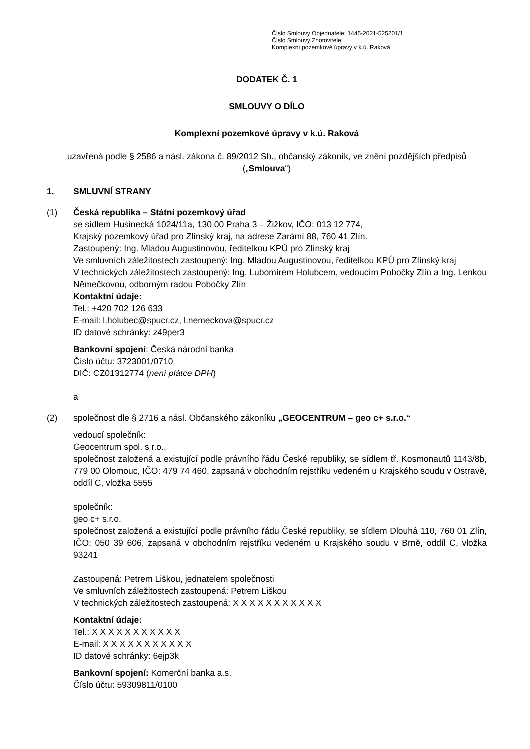Číslo Smlouvy Objednatele: 1445-2021-525201/1
Číslo Smlouvy Zhotovitele:
Komplexní pozemkové úpravy v k.ú. Raková
DODATEK Č. 1
SMLOUVY O DÍLO
Komplexní pozemkové úpravy v k.ú. Raková
uzavřená podle § 2586 a násl. zákona č. 89/2012 Sb., občanský zákoník, ve znění pozdějších předpisů („Smlouva“)
1. SMLUVNÍ STRANY
(1) Česká republika – Státní pozemkový úřad
se sídlem Husinecká 1024/11a, 130 00 Praha 3 – Žižkov, IČO: 013 12 774,
Krajský pozemkový úřad pro Zlínský kraj, na adrese Zarámí 88, 760 41 Zlín.
Zastoupený: Ing. Mladou Augustinovou, ředitelkou KPÚ pro Zlínský kraj
Ve smluvních záležitostech zastoupený: Ing. Mladou Augustinovou, ředitelkou KPÚ pro Zlínský kraj
V technických záležitostech zastoupený: Ing. Lubomírem Holubcem, vedoucím Pobočky Zlín a Ing. Lenkou Němečkovou, odborným radou Pobočky Zlín
Kontaktní údaje:
Tel.: +420 702 126 633
E-mail: l.holubec@spucr.cz, l.nemeckova@spucr.cz
ID datové schránky: z49per3
Bankovní spojení: Česká národní banka
Číslo účtu: 3723001/0710
DIČ: CZ01312774 (není plátce DPH)
a
(2) společnost dle § 2716 a násl. Občanského zákoníku „GEOCENTRUM – geo c+ s.r.o.“
vedoucí společník:
Geocentrum spol. s r.o.,
společnost založená a existující podle právního řádu České republiky, se sídlem tř. Kosmonautů 1143/8b, 779 00 Olomouc, IČO: 479 74 460, zapsaná v obchodním rejstříku vedeném u Krajského soudu v Ostravě, oddíl C, vložka 5555
společník:
geo c+ s.r.o.
společnost založená a existující podle právního řádu České republiky, se sídlem Dlouhá 110, 760 01 Zlín, IČO: 050 39 606, zapsaná v obchodním rejstříku vedeném u Krajského soudu v Brně, oddíl C, vložka 93241
Zastoupená: Petrem Liškou, jednatelem společnosti
Ve smluvních záležitostech zastoupená: Petrem Liškou
V technických záležitostech zastoupená: X X X X X X X X X X X
Kontaktní údaje:
Tel.: X X X X X X X X X X X
E-mail: X X X X X X X X X X X
ID datové schránky: 6ejp3k
Bankovní spojení: Komerční banka a.s.
Číslo účtu: 59309811/0100